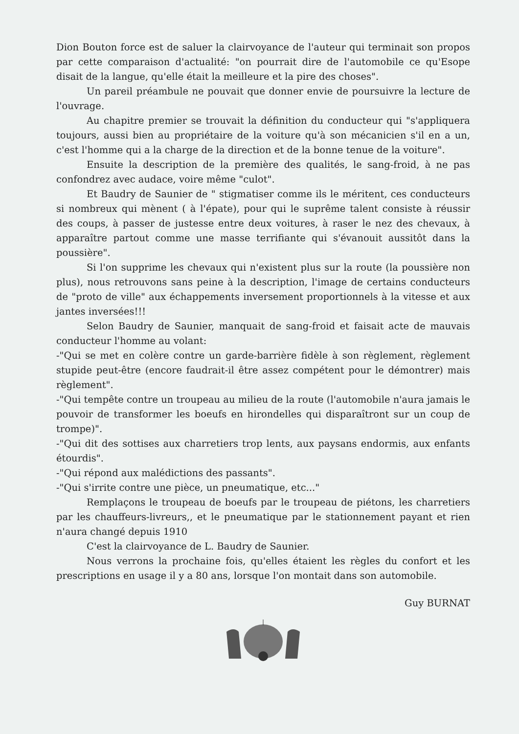Dion Bouton force est de saluer la clairvoyance de l'auteur qui terminait son propos par cette comparaison d'actualité: "on pourrait dire de l'automobile ce qu'Esope disait de la langue, qu'elle était la meilleure et la pire des choses".
Un pareil préambule ne pouvait que donner envie de poursuivre la lecture de l'ouvrage.
Au chapitre premier se trouvait la définition du conducteur qui "s'appliquera toujours, aussi bien au propriétaire de la voiture qu'à son mécanicien s'il en a un, c'est l'homme qui a la charge de la direction et de la bonne tenue de la voiture".
Ensuite la description de la première des qualités, le sang-froid, à ne pas confondrez avec audace, voire même "culot".
Et Baudry de Saunier de " stigmatiser comme ils le méritent, ces conducteurs si nombreux qui mènent ( à l'épate), pour qui le suprême talent consiste à réussir des coups, à passer de justesse entre deux voitures, à raser le nez des chevaux, à apparaître partout comme une masse terrifiante qui s'évanouit aussitôt dans la poussière".
Si l'on supprime les chevaux qui n'existent plus sur la route (la poussière non plus), nous retrouvons sans peine à la description, l'image de certains conducteurs de "proto de ville" aux échappements inversement proportionnels à la vitesse et aux jantes inversées!!!
Selon Baudry de Saunier, manquait de sang-froid et faisait acte de mauvais conducteur l'homme au volant:
-"Qui se met en colère contre un garde-barrière fidèle à son règlement, règlement stupide peut-être (encore faudrait-il être assez compétent pour le démontrer) mais règlement".
-"Qui tempête contre un troupeau au milieu de la route (l'automobile n'aura jamais le pouvoir de transformer les boeufs en hirondelles qui disparaîtront sur un coup de trompe)".
-"Qui dit des sottises aux charretiers trop lents, aux paysans endormis, aux enfants étourdis".
-"Qui répond aux malédictions des passants".
-"Qui s'irrite contre une pièce, un pneumatique, etc..."
Remplaçons le troupeau de boeufs par le troupeau de piétons, les charretiers par les chauffeurs-livreurs,, et le pneumatique par le stationnement payant et rien n'aura changé depuis 1910
C'est la clairvoyance de L. Baudry de Saunier.
Nous verrons la prochaine fois, qu'elles étaient les règles du confort et les prescriptions en usage il y a 80 ans, lorsque l'on montait dans son automobile.
Guy BURNAT